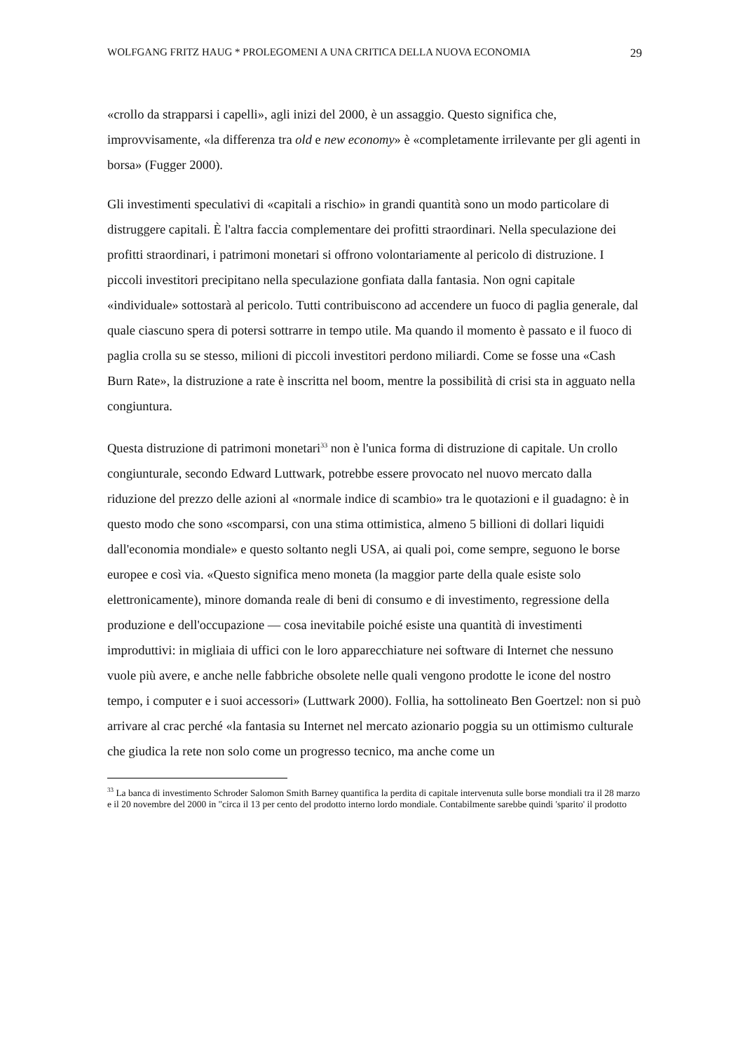WOLFGANG FRITZ HAUG * PROLEGOMENI A UNA CRITICA DELLA NUOVA ECONOMIA 29
«crollo da strapparsi i capelli», agli inizi del 2000, è un assaggio. Questo significa che, improvvisamente, «la differenza tra old e new economy» è «completamente irrilevante per gli agenti in borsa» (Fugger 2000).
Gli investimenti speculativi di «capitali a rischio» in grandi quantità sono un modo particolare di distruggere capitali. È l'altra faccia complementare dei profitti straordinari. Nella speculazione dei profitti straordinari, i patrimoni monetari si offrono volontariamente al pericolo di distruzione. I piccoli investitori precipitano nella speculazione gonfiata dalla fantasia. Non ogni capitale «individuale» sottostarà al pericolo. Tutti contribuiscono ad accendere un fuoco di paglia generale, dal quale ciascuno spera di potersi sottrarre in tempo utile. Ma quando il momento è passato e il fuoco di paglia crolla su se stesso, milioni di piccoli investitori perdono miliardi. Come se fosse una «Cash Burn Rate», la distruzione a rate è inscritta nel boom, mentre la possibilità di crisi sta in agguato nella congiuntura.
Questa distruzione di patrimoni monetari<sup>33</sup> non è l'unica forma di distruzione di capitale. Un crollo congiunturale, secondo Edward Luttwark, potrebbe essere provocato nel nuovo mercato dalla riduzione del prezzo delle azioni al «normale indice di scambio» tra le quotazioni e il guadagno: è in questo modo che sono «scomparsi, con una stima ottimistica, almeno 5 billioni di dollari liquidi dall'economia mondiale» e questo soltanto negli USA, ai quali poi, come sempre, seguono le borse europee e così via. «Questo significa meno moneta (la maggior parte della quale esiste solo elettronicamente), minore domanda reale di beni di consumo e di investimento, regressione della produzione e dell'occupazione — cosa inevitabile poiché esiste una quantità di investimenti improduttivi: in migliaia di uffici con le loro apparecchiature nei software di Internet che nessuno vuole più avere, e anche nelle fabbriche obsolete nelle quali vengono prodotte le icone del nostro tempo, i computer e i suoi accessori» (Luttwark 2000). Follia, ha sottolineato Ben Goertzel: non si può arrivare al crac perché «la fantasia su Internet nel mercato azionario poggia su un ottimismo culturale che giudica la rete non solo come un progresso tecnico, ma anche come un
<sup>33</sup> La banca di investimento Schroder Salomon Smith Barney quantifica la perdita di capitale intervenuta sulle borse mondiali tra il 28 marzo e il 20 novembre del 2000 in "circa il 13 per cento del prodotto interno lordo mondiale. Contabilmente sarebbe quindi 'sparito' il prodotto